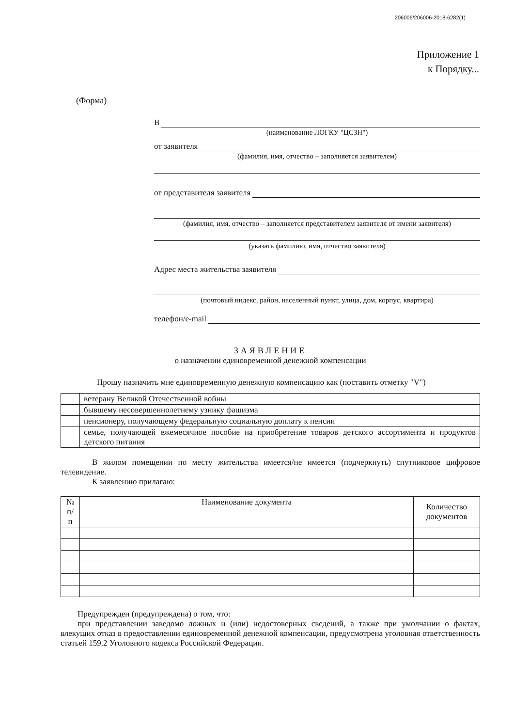206006/206006-2018-6282(1)
Приложение 1
к Порядку...
(Форма)
В
(наименование ЛОГКУ "ЦСЗН")
от заявителя
(фамилия, имя, отчество – заполняется заявителем)
от представителя заявителя
(фамилия, имя, отчество – заполняется представителем заявителя от имени заявителя)
(указать фамилию, имя, отчество заявителя)
Адрес места жительства заявителя
(почтовый индекс, район, населенный пункт, улица, дом, корпус, квартира)
телефон/e-mail
ЗАЯВЛЕНИЕ
о назначении единовременной денежной компенсации
Прошу назначить мне единовременную денежную компенсацию как (поставить отметку "V")
| | ветерану Великой Отечественной войны |
| | бывшему несовершеннолетнему узнику фашизма |
| | пенсионеру, получающему федеральную социальную доплату к пенсии |
| | семье, получающей ежемесячное пособие на приобретение товаров детского ассортимента и продуктов детского питания |
В жилом помещении по месту жительства имеется/не имеется (подчеркнуть) спутниковое цифровое телевидение.
К заявлению прилагаю:
| № п/п | Наименование документа | Количество документов |
| --- | --- | --- |
Предупрежден (предупреждена) о том, что:
при представлении заведомо ложных и (или) недостоверных сведений, а также при умолчании о фактах, влекущих отказ в предоставлении единовременной денежной компенсации, предусмотрена уголовная ответственность статьей 159.2 Уголовного кодекса Российской Федерации.